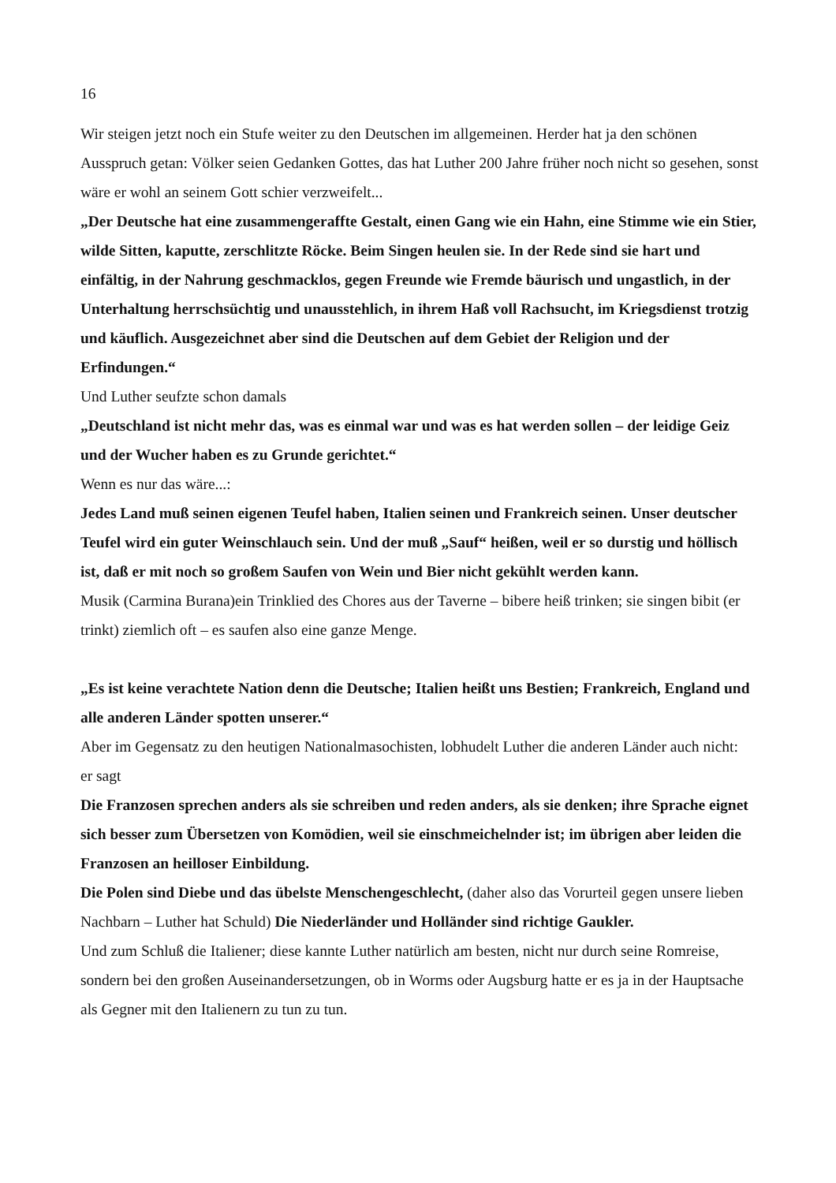16
Wir steigen jetzt noch ein Stufe weiter zu den Deutschen im allgemeinen. Herder hat ja den schönen Ausspruch getan: Völker seien Gedanken Gottes, das hat Luther 200 Jahre früher noch nicht so gesehen, sonst wäre er wohl an seinem Gott schier verzweifelt...
„Der Deutsche hat eine zusammengeraffte Gestalt, einen Gang wie ein Hahn, eine Stimme wie ein Stier, wilde Sitten, kaputte, zerschlitzte Röcke. Beim Singen heulen sie. In der Rede sind sie hart und einfältig, in der Nahrung geschmacklos, gegen Freunde wie Fremde bäurisch und ungastlich, in der Unterhaltung herrschsüchtig und unausstehlich, in ihrem Haß voll Rachsucht, im Kriegsdienst trotzig und käuflich. Ausgezeichnet aber sind die Deutschen auf dem Gebiet der Religion und der Erfindungen.“
Und Luther seufzte schon damals
„Deutschland ist nicht mehr das, was es einmal war und was es hat werden sollen – der leidige Geiz und der Wucher haben es zu Grunde gerichtet.“
Wenn es nur das wäre...:
Jedes Land muß seinen eigenen Teufel haben, Italien seinen und Frankreich seinen. Unser deutscher Teufel wird ein guter Weinschlauch sein. Und der muß „Sauf“ heißen, weil er so durstig und höllisch ist, daß er mit noch so großem Saufen von Wein und Bier nicht gekühlt werden kann.
Musik (Carmina Burana)ein Trinklied des Chores aus der Taverne – bibere heiß trinken; sie singen bibit (er trinkt) ziemlich oft – es saufen also eine ganze Menge.
„Es ist keine verachtete Nation denn die Deutsche; Italien heißt uns Bestien; Frankreich, England und alle anderen Länder spotten unserer.“
Aber im Gegensatz zu den heutigen Nationalmasochisten, lobhudelt Luther die anderen Länder auch nicht:
er sagt
Die Franzosen sprechen anders als sie schreiben und reden anders, als sie denken; ihre Sprache eignet sich besser zum Übersetzen von Komödien, weil sie einschmeichelnder ist; im übrigen aber leiden die Franzosen an heilloser Einbildung.
Die Polen sind Diebe und das übelste Menschengeschlecht, (daher also das Vorurteil gegen unsere lieben Nachbarn – Luther hat Schuld) Die Niederländer und Holländer sind richtige Gaukler.
Und zum Schluß die Italiener; diese kannte Luther natürlich am besten, nicht nur durch seine Romreise, sondern bei den großen Auseinandersetzungen, ob in Worms oder Augsburg hatte er es ja in der Hauptsache als Gegner mit den Italienern zu tun zu tun.